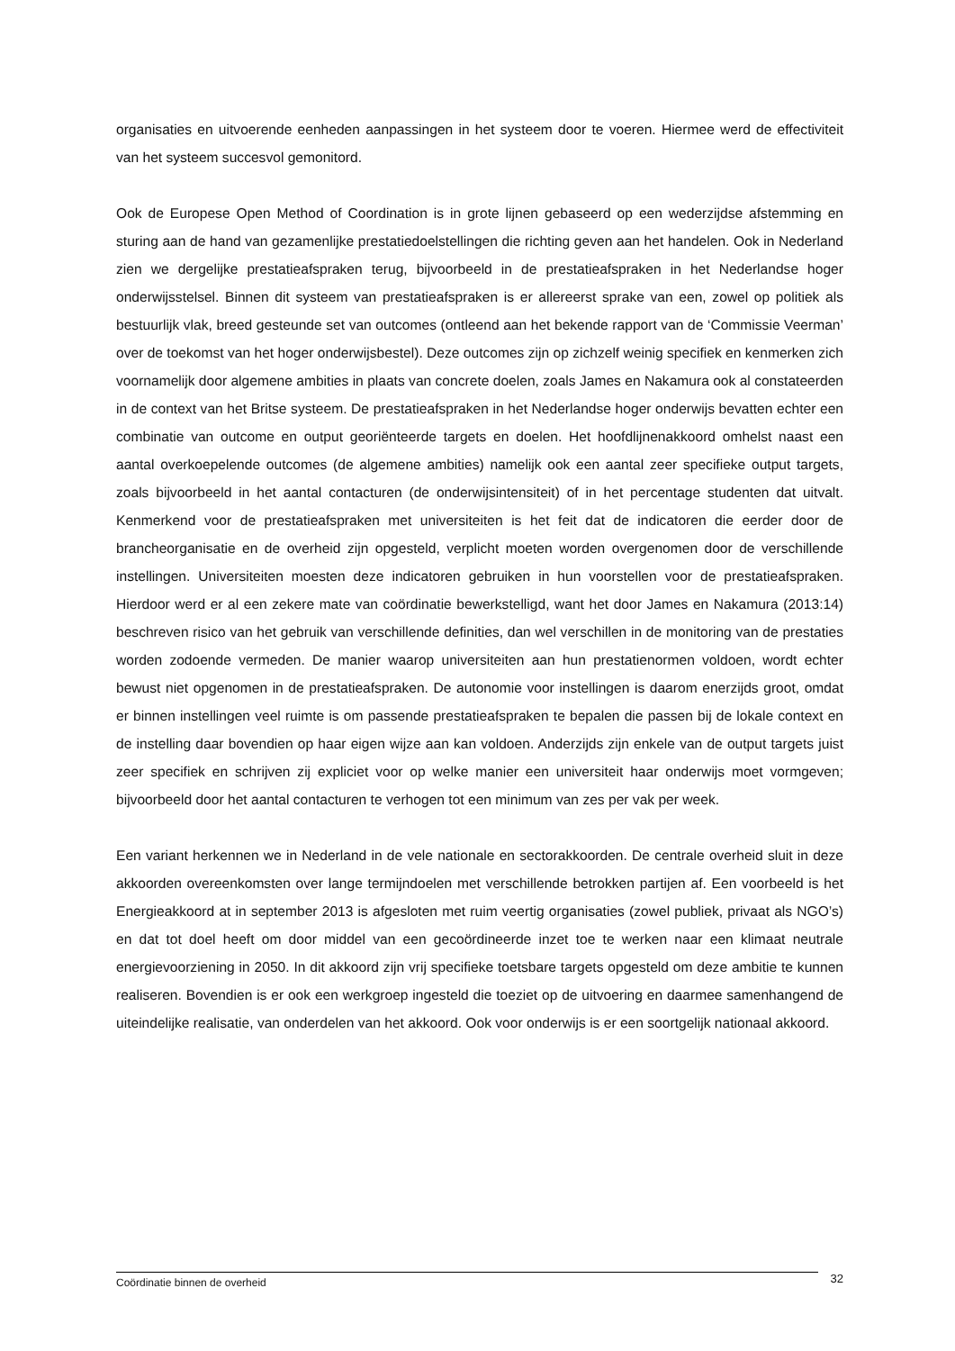organisaties en uitvoerende eenheden aanpassingen in het systeem door te voeren. Hiermee werd de effectiviteit van het systeem succesvol gemonitord.
Ook de Europese Open Method of Coordination is in grote lijnen gebaseerd op een wederzijdse afstemming en sturing aan de hand van gezamenlijke prestatiedoelstellingen die richting geven aan het handelen. Ook in Nederland zien we dergelijke prestatieafspraken terug, bijvoorbeeld in de prestatieafspraken in het Nederlandse hoger onderwijsstelsel. Binnen dit systeem van prestatieafspraken is er allereerst sprake van een, zowel op politiek als bestuurlijk vlak, breed gesteunde set van outcomes (ontleend aan het bekende rapport van de ‘Commissie Veerman’ over de toekomst van het hoger onderwijsbestel). Deze outcomes zijn op zichzelf weinig specifiek en kenmerken zich voornamelijk door algemene ambities in plaats van concrete doelen, zoals James en Nakamura ook al constateerden in de context van het Britse systeem. De prestatieafspraken in het Nederlandse hoger onderwijs bevatten echter een combinatie van outcome en output georiënteerde targets en doelen. Het hoofdlijnenakkoord omhelst naast een aantal overkoepelende outcomes (de algemene ambities) namelijk ook een aantal zeer specifieke output targets, zoals bijvoorbeeld in het aantal contacturen (de onderwijsintensiteit) of in het percentage studenten dat uitvalt. Kenmerkend voor de prestatieafspraken met universiteiten is het feit dat de indicatoren die eerder door de brancheorganisatie en de overheid zijn opgesteld, verplicht moeten worden overgenomen door de verschillende instellingen. Universiteiten moesten deze indicatoren gebruiken in hun voorstellen voor de prestatieafspraken. Hierdoor werd er al een zekere mate van coördinatie bewerkstelligd, want het door James en Nakamura (2013:14) beschreven risico van het gebruik van verschillende definities, dan wel verschillen in de monitoring van de prestaties worden zodoende vermeden. De manier waarop universiteiten aan hun prestatienormen voldoen, wordt echter bewust niet opgenomen in de prestatieafspraken. De autonomie voor instellingen is daarom enerzijds groot, omdat er binnen instellingen veel ruimte is om passende prestatieafspraken te bepalen die passen bij de lokale context en de instelling daar bovendien op haar eigen wijze aan kan voldoen. Anderzijds zijn enkele van de output targets juist zeer specifiek en schrijven zij expliciet voor op welke manier een universiteit haar onderwijs moet vormgeven; bijvoorbeeld door het aantal contacturen te verhogen tot een minimum van zes per vak per week.
Een variant herkennen we in Nederland in de vele nationale en sectorakkoorden. De centrale overheid sluit in deze akkoorden overeenkomsten over lange termijndoelen met verschillende betrokken partijen af. Een voorbeeld is het Energieakkoord at in september 2013 is afgesloten met ruim veertig organisaties (zowel publiek, privaat als NGO’s) en dat tot doel heeft om door middel van een gecoördineerde inzet toe te werken naar een klimaat neutrale energievoorziening in 2050. In dit akkoord zijn vrij specifieke toetsbare targets opgesteld om deze ambitie te kunnen realiseren. Bovendien is er ook een werkgroep ingesteld die toeziet op de uitvoering en daarmee samenhangend de uiteindelijke realisatie, van onderdelen van het akkoord. Ook voor onderwijs is er een soortgelijk nationaal akkoord.
Coördinatie binnen de overheid
32